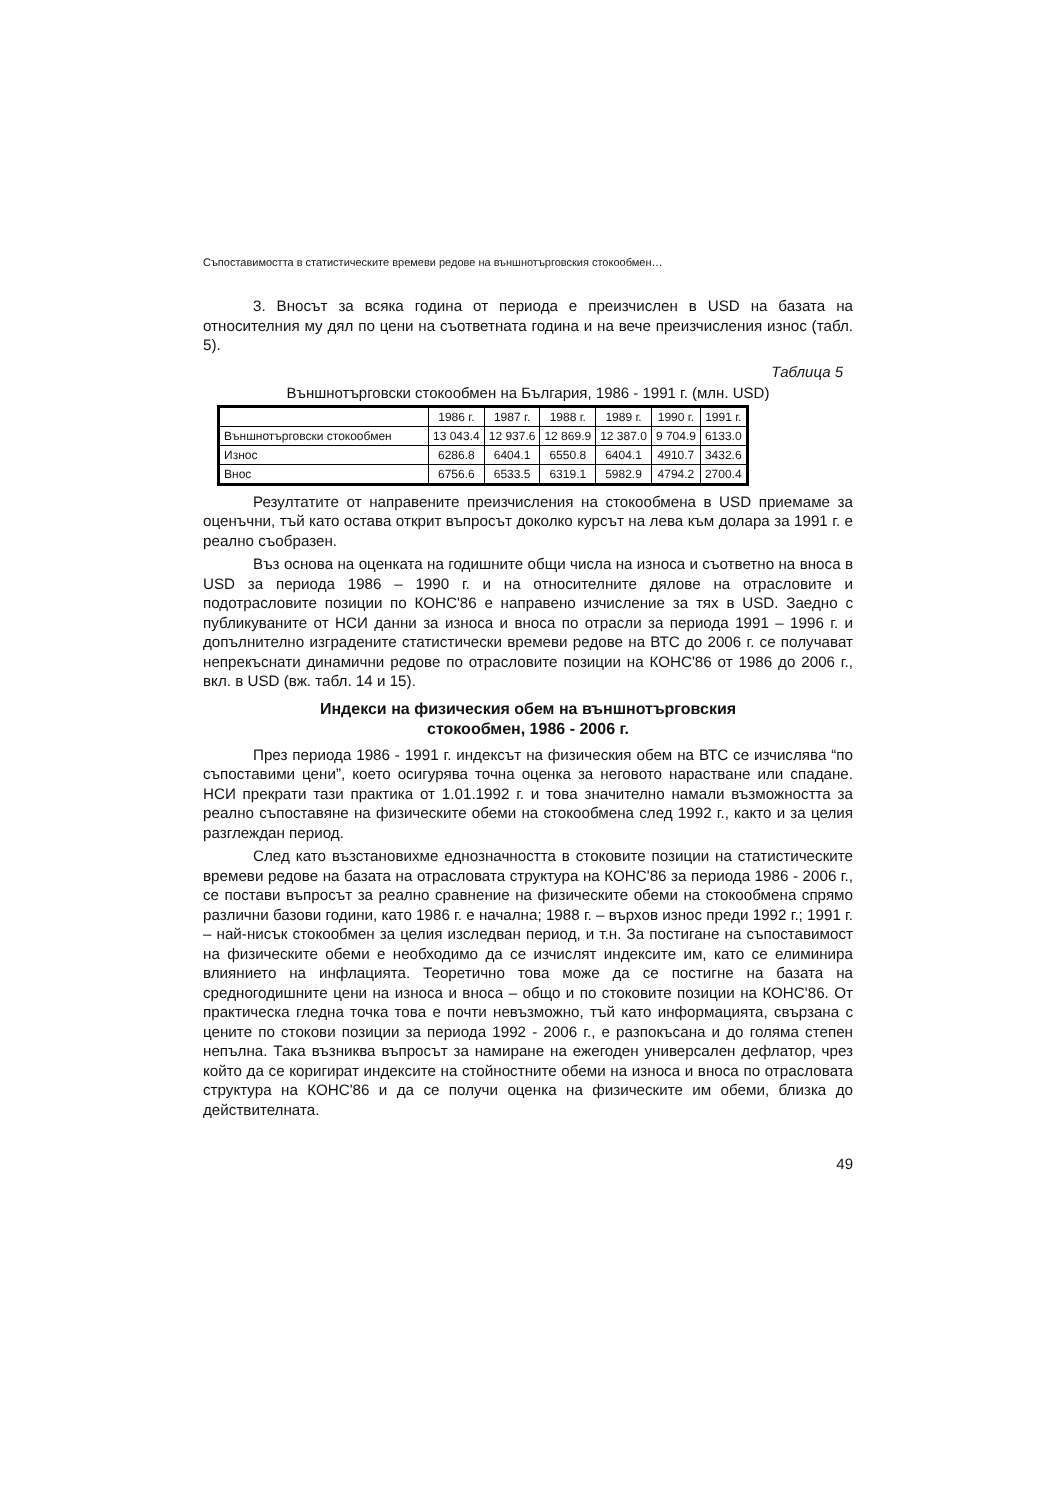Съпоставимостта в статистическите времеви редове на външнотърговския стокообмен…
3. Вносът за всяка година от периода е преизчислен в USD на базата на относителния му дял по цени на съответната година и на вече преизчисления износ (табл. 5).
Таблица 5
Външнотърговски стокообмен на България, 1986 - 1991 г. (млн. USD)
| | 1986 г. | 1987 г. | 1988 г. | 1989 г. | 1990 г. | 1991 г. |
| --- | --- | --- | --- | --- | --- | --- |
| Външнотърговски стокообмен | 13 043.4 | 12 937.6 | 12 869.9 | 12 387.0 | 9 704.9 | 6133.0 |
| Износ | 6286.8 | 6404.1 | 6550.8 | 6404.1 | 4910.7 | 3432.6 |
| Внос | 6756.6 | 6533.5 | 6319.1 | 5982.9 | 4794.2 | 2700.4 |
Резултатите от направените преизчисления на стокообмена в USD приемаме за оценъчни, тъй като остава открит въпросът доколко курсът на лева към долара за 1991 г. е реално съобразен.
Въз основа на оценката на годишните общи числа на износа и съответно на вноса в USD за периода 1986 – 1990 г. и на относителните дялове на отрасловите и подотрасловите позиции по КОНС'86 е направено изчисление за тях в USD. Заедно с публикуваните от НСИ данни за износа и вноса по отрасли за периода 1991 – 1996 г. и допълнително изградените статистически времеви редове на ВТС до 2006 г. се получават непрекъснати динамични редове по отрасловите позиции на КОНС'86 от 1986 до 2006 г., вкл. в USD (вж. табл. 14 и 15).
Индекси на физическия обем на външнотърговския
стокообмен, 1986 - 2006 г.
През периода 1986 - 1991 г. индексът на физическия обем на ВТС се изчислява “по съпоставими цени”, което осигурява точна оценка за неговото нарастване или спадане. НСИ прекрати тази практика от 1.01.1992 г. и това значително намали възможността за реално съпоставяне на физическите обеми на стокообмена след 1992 г., както и за целия разглеждан период.
След като възстановихме еднозначността в стоковите позиции на статистическите времеви редове на базата на отрасловата структура на КОНС'86 за периода 1986 - 2006 г., се постави въпросът за реално сравнение на физическите обеми на стокообмена спрямо различни базови години, като 1986 г. е начална; 1988 г. – върхов износ преди 1992 г.; 1991 г. – най-нисък стокообмен за целия изследван период, и т.н. За постигане на съпоставимост на физическите обеми е необходимо да се изчислят индексите им, като се елиминира влиянието на инфлацията. Теоретично това може да се постигне на базата на средногодишните цени на износа и вноса – общо и по стоковите позиции на КОНС'86. От практическа гледна точка това е почти невъзможно, тъй като информацията, свързана с цените по стокови позиции за периода 1992 - 2006 г., е разпокъсана и до голяма степен непълна. Така възниква въпросът за намиране на ежегоден универсален дефлатор, чрез който да се коригират индексите на стойностните обеми на износа и вноса по отрасловата структура на КОНС'86 и да се получи оценка на физическите им обеми, близка до действителната.
49